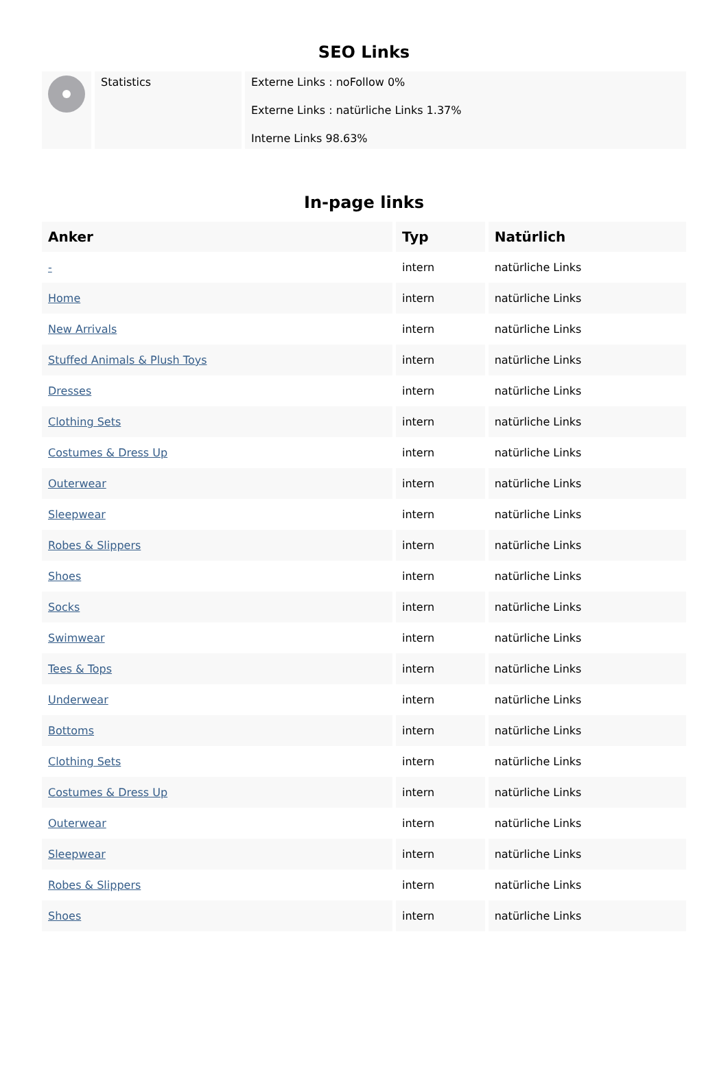SEO Links
| | Statistics | Externe Links : noFollow 0% Externe Links : natürliche Links 1.37% Interne Links 98.63% |
In-page links
| Anker | Typ | Natürlich |
| --- | --- | --- |
| - | intern | natürliche Links |
| Home | intern | natürliche Links |
| New Arrivals | intern | natürliche Links |
| Stuffed Animals & Plush Toys | intern | natürliche Links |
| Dresses | intern | natürliche Links |
| Clothing Sets | intern | natürliche Links |
| Costumes & Dress Up | intern | natürliche Links |
| Outerwear | intern | natürliche Links |
| Sleepwear | intern | natürliche Links |
| Robes & Slippers | intern | natürliche Links |
| Shoes | intern | natürliche Links |
| Socks | intern | natürliche Links |
| Swimwear | intern | natürliche Links |
| Tees & Tops | intern | natürliche Links |
| Underwear | intern | natürliche Links |
| Bottoms | intern | natürliche Links |
| Clothing Sets | intern | natürliche Links |
| Costumes & Dress Up | intern | natürliche Links |
| Outerwear | intern | natürliche Links |
| Sleepwear | intern | natürliche Links |
| Robes & Slippers | intern | natürliche Links |
| Shoes | intern | natürliche Links |